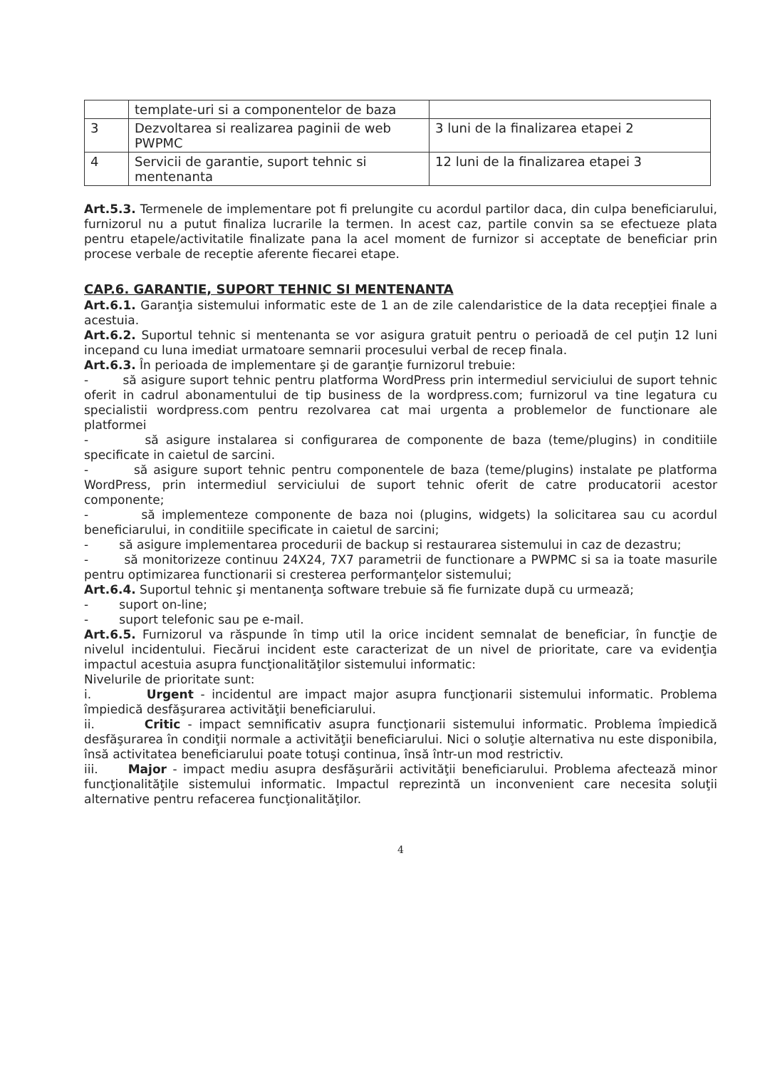| | template-uri si a componentelor de baza | |
| 3 | Dezvoltarea si realizarea paginii de web PWPMC | 3 luni de la finalizarea etapei 2 |
| 4 | Servicii de garantie, suport tehnic si mentenanta | 12 luni de la finalizarea etapei 3 |
Art.5.3. Termenele de implementare pot fi prelungite cu acordul partilor daca, din culpa beneficiarului, furnizorul nu a putut finaliza lucrarile la termen. In acest caz, partile convin sa se efectueze plata pentru etapele/activitatile finalizate pana la acel moment de furnizor si acceptate de beneficiar prin procese verbale de receptie aferente fiecarei etape.
CAP.6. GARANTIE, SUPORT TEHNIC SI MENTENANTA
Art.6.1. Garanţia sistemului informatic este de 1 an de zile calendaristice de la data recepţiei finale a acestuia.
Art.6.2. Suportul tehnic si mentenanta se vor asigura gratuit pentru o perioadă de cel puţin 12 luni incepand cu luna imediat urmatoare semnarii procesului verbal de recep finala.
Art.6.3. În perioada de implementare şi de garanţie furnizorul trebuie:
- să asigure suport tehnic pentru platforma WordPress prin intermediul serviciului de suport tehnic oferit in cadrul abonamentului de tip business de la wordpress.com; furnizorul va tine legatura cu specialistii wordpress.com pentru rezolvarea cat mai urgenta a problemelor de functionare ale platformei
- să asigure instalarea si configurarea de componente de baza (teme/plugins) in conditiile specificate in caietul de sarcini.
- să asigure suport tehnic pentru componentele de baza (teme/plugins) instalate pe platforma WordPress, prin intermediul serviciului de suport tehnic oferit de catre producatorii acestor componente;
- să implementeze componente de baza noi (plugins, widgets) la solicitarea sau cu acordul beneficiarului, in conditiile specificate in caietul de sarcini;
- să asigure implementarea procedurii de backup si restaurarea sistemului in caz de dezastru;
- să monitorizeze continuu 24X24, 7X7 parametrii de functionare a PWPMC si sa ia toate masurile pentru optimizarea functionarii si cresterea performanţelor sistemului;
Art.6.4. Suportul tehnic şi mentanenţa software trebuie să fie furnizate după cu urmează;
- suport on-line;
- suport telefonic sau pe e-mail.
Art.6.5. Furnizorul va răspunde în timp util la orice incident semnalat de beneficiar, în funcţie de nivelul incidentului. Fiecărui incident este caracterizat de un nivel de prioritate, care va evidenţia impactul acestuia asupra funcţionalităţilor sistemului informatic:
Nivelurile de prioritate sunt:
i. Urgent - incidentul are impact major asupra funcţionarii sistemului informatic. Problema împiedică desfăşurarea activităţii beneficiarului.
ii. Critic - impact semnificativ asupra funcţionarii sistemului informatic. Problema împiedică desfăşurarea în condiţii normale a activităţii beneficiarului. Nici o soluţie alternativa nu este disponibila, însă activitatea beneficiarului poate totuşi continua, însă într-un mod restrictiv.
iii. Major - impact mediu asupra desfăşurării activităţii beneficiarului. Problema afectează minor funcţionalităţile sistemului informatic. Impactul reprezintă un inconvenient care necesita soluţii alternative pentru refacerea funcţionalităţilor.
4